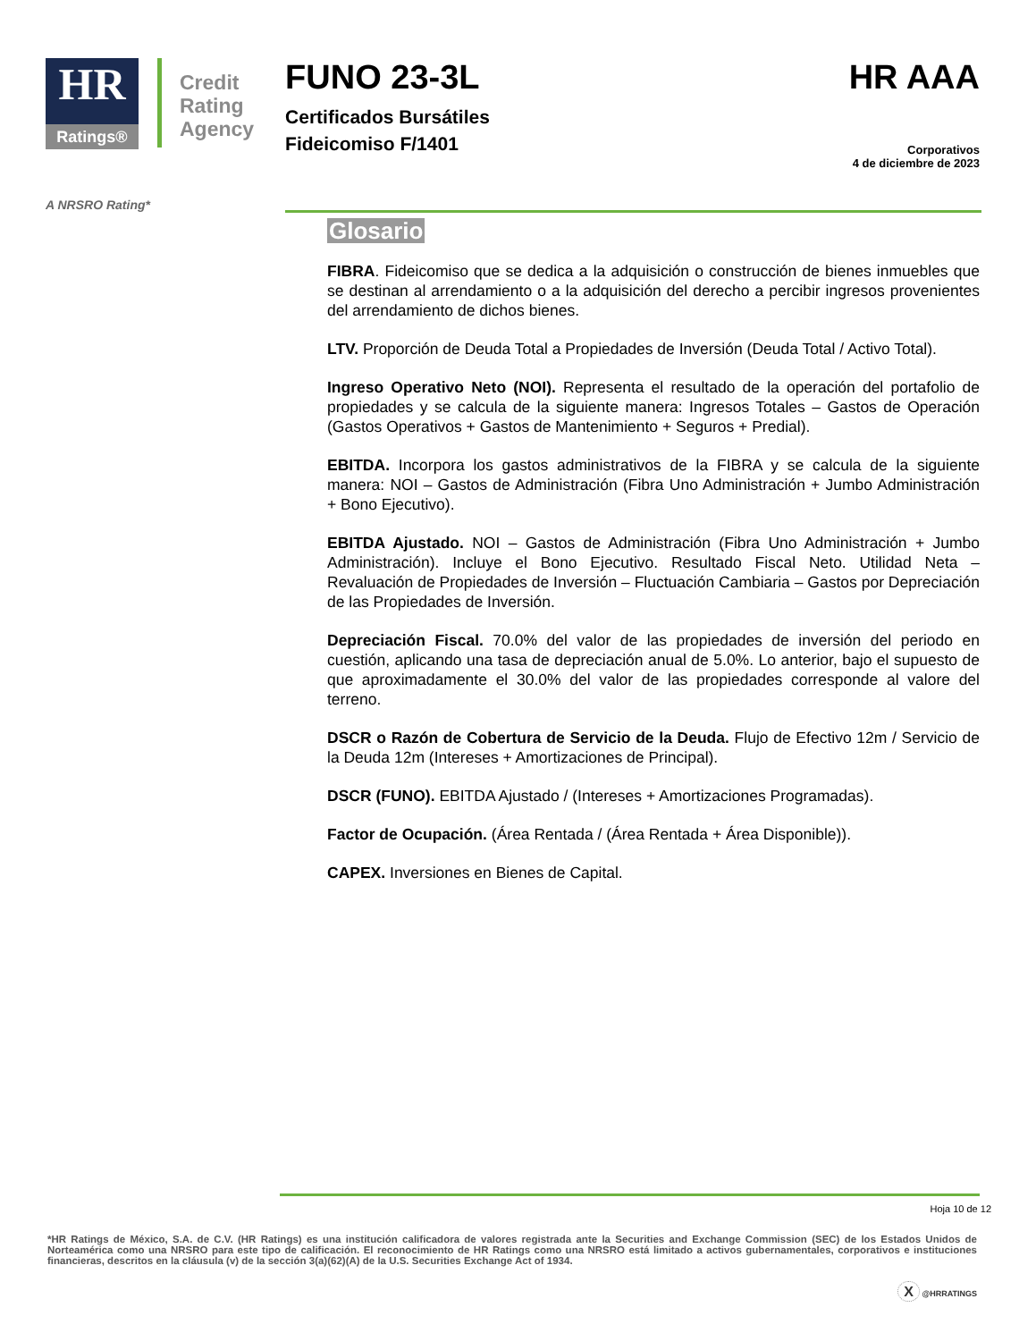HR
Ratings®
Credit
Rating
Agency
FUNO 23-3L
Certificados Bursátiles
Fideicomiso F/1401
HR AAA
Corporativos
4 de diciembre de 2023
A NRSRO Rating*
Glosario
FIBRA. Fideicomiso que se dedica a la adquisición o construcción de bienes inmuebles que se destinan al arrendamiento o a la adquisición del derecho a percibir ingresos provenientes del arrendamiento de dichos bienes.
LTV. Proporción de Deuda Total a Propiedades de Inversión (Deuda Total / Activo Total).
Ingreso Operativo Neto (NOI). Representa el resultado de la operación del portafolio de propiedades y se calcula de la siguiente manera: Ingresos Totales – Gastos de Operación (Gastos Operativos + Gastos de Mantenimiento + Seguros + Predial).
EBITDA. Incorpora los gastos administrativos de la FIBRA y se calcula de la siguiente manera: NOI – Gastos de Administración (Fibra Uno Administración + Jumbo Administración + Bono Ejecutivo).
EBITDA Ajustado. NOI – Gastos de Administración (Fibra Uno Administración + Jumbo Administración). Incluye el Bono Ejecutivo. Resultado Fiscal Neto. Utilidad Neta – Revaluación de Propiedades de Inversión – Fluctuación Cambiaria – Gastos por Depreciación de las Propiedades de Inversión.
Depreciación Fiscal. 70.0% del valor de las propiedades de inversión del periodo en cuestión, aplicando una tasa de depreciación anual de 5.0%. Lo anterior, bajo el supuesto de que aproximadamente el 30.0% del valor de las propiedades corresponde al valore del terreno.
DSCR o Razón de Cobertura de Servicio de la Deuda. Flujo de Efectivo 12m / Servicio de la Deuda 12m (Intereses + Amortizaciones de Principal).
DSCR (FUNO). EBITDA Ajustado / (Intereses + Amortizaciones Programadas).
Factor de Ocupación. (Área Rentada / (Área Rentada + Área Disponible)).
CAPEX. Inversiones en Bienes de Capital.
Hoja 10 de 12
*HR Ratings de México, S.A. de C.V. (HR Ratings) es una institución calificadora de valores registrada ante la Securities and Exchange Commission (SEC) de los Estados Unidos de Norteamérica como una NRSRO para este tipo de calificación. El reconocimiento de HR Ratings como una NRSRO está limitado a activos gubernamentales, corporativos e instituciones financieras, descritos en la cláusula (v) de la sección 3(a)(62)(A) de la U.S. Securities Exchange Act of 1934.
X @HRRATINGS